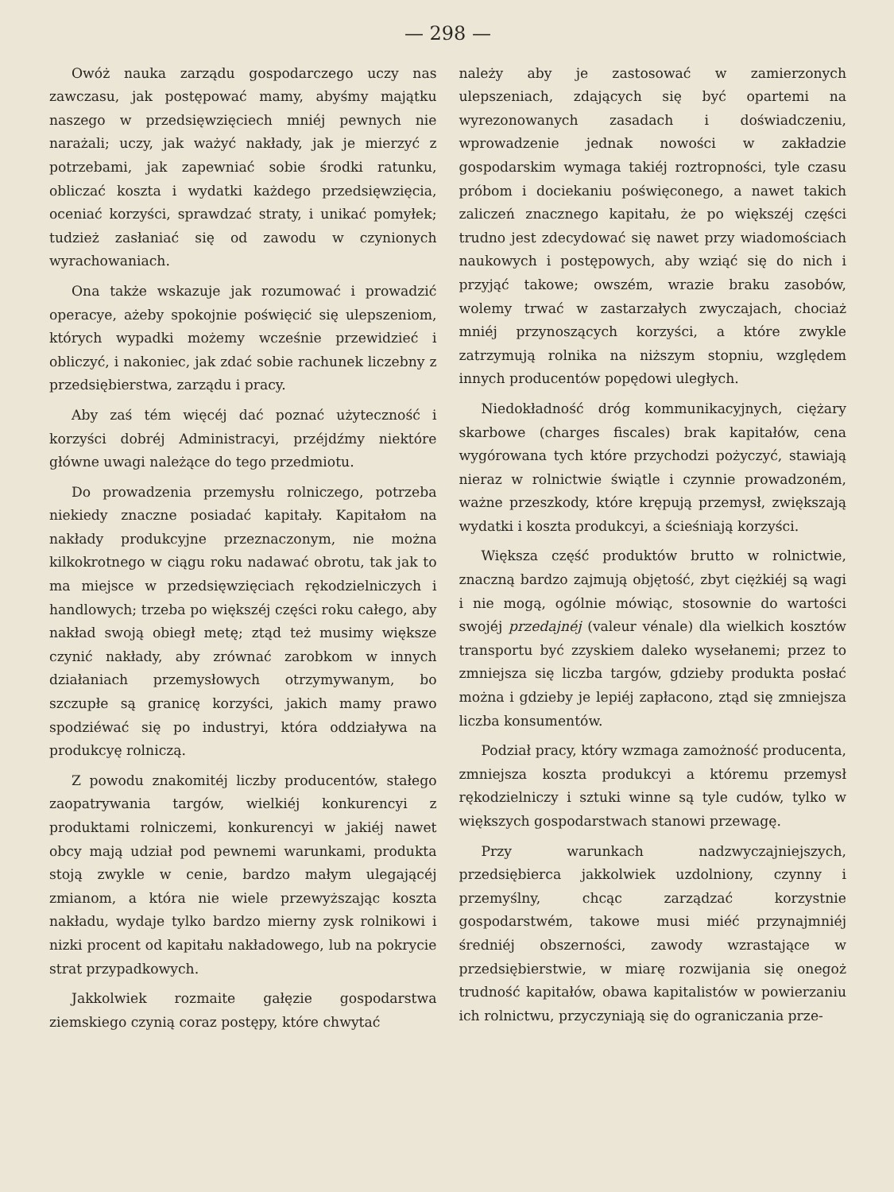— 298 —
Owóż nauka zarządu gospodarczego uczy nas zawczasu, jak postępować mamy, abyśmy majątku naszego w przedsięwzięciech mniéj pewnych nie narażali; uczy, jak ważyć nakłady, jak je mierzyć z potrzebami, jak zapewniać sobie środki ratunku, obliczać koszta i wydatki każdego przedsięwzięcia, oceniać korzyści, sprawdzać straty, i unikać pomyłek; tudzież zasłaniać się od zawodu w czynionych wyrachowaniach.
Ona także wskazuje jak rozumować i prowadzić operacye, ażeby spokojnie poświęcić się ulepszeniom, których wypadki możemy wcześnie przewidzieć i obliczyć, i nakoniec, jak zdać sobie rachunek liczebny z przedsiębierstwa, zarządu i pracy.
Aby zaś tém więcéj dać poznać użyteczność i korzyści dobréj Administracyi, przéjdźmy niektóre główne uwagi należące do tego przedmiotu.
Do prowadzenia przemysłu rolniczego, potrzeba niekiedy znaczne posiadać kapitały. Kapitałom na nakłady produkcyjne przeznaczonym, nie można kilkokrotnego w ciągu roku nadawać obrotu, tak jak to ma miejsce w przedsięwzięciach rękodzielniczych i handlowych; trzeba po większéj części roku całego, aby nakład swoją obiegł metę; ztąd też musimy większe czynić nakłady, aby zrównać zarobkom w innych działaniach przemysłowych otrzymywanym, bo szczupłe są granicę korzyści, jakich mamy prawo spodziéwać się po industryi, która oddziaływa na produkcyę rolniczą.
Z powodu znakomitéj liczby producentów, stałego zaopatrywania targów, wielkiéj konkurencyi z produktami rolniczemi, konkurencyi w jakiéj nawet obcy mają udział pod pewnemi warunkami, produkta stoją zwykle w cenie, bardzo małym ulegającéj zmianom, a która nie wiele przewyższając koszta nakładu, wydaje tylko bardzo mierny zysk rolnikowi i nizki procent od kapitału nakładowego, lub na pokrycie strat przypadkowych.
Jakkolwiek rozmaite gałęzie gospodarstwa ziemskiego czynią coraz postępy, które chwytać
należy aby je zastosować w zamierzonych ulepszeniach, zdających się być opartemi na wyrezonowanych zasadach i doświadczeniu, wprowadzenie jednak nowości w zakładzie gospodarskim wymaga takiéj roztropności, tyle czasu próbom i dociekaniu poświęconego, a nawet takich zaliczeń znacznego kapitału, że po większéj części trudno jest zdecydować się nawet przy wiadomościach naukowych i postępowych, aby wziąć się do nich i przyjąć takowe; owszém, wrazie braku zasobów, wolemy trwać w zastarzałych zwyczajach, chociaż mniéj przynoszących korzyści, a które zwykle zatrzymują rolnika na niższym stopniu, względem innych producentów popędowi uległych.
Niedokładność dróg kommunikacyjnych, ciężary skarbowe (charges fiscales) brak kapitałów, cena wygórowana tych które przychodzi pożyczyć, stawiają nieraz w rolnictwie świątle i czynnie prowadzoném, ważne przeszkody, które krępują przemysł, zwiększają wydatki i koszta produkcyi, a ścieśniają korzyści.
Większa część produktów brutto w rolnictwie, znaczną bardzo zajmują objętość, zbyt ciężkiéj są wagi i nie mogą, ogólnie mówiąc, stosownie do wartości swojéj przedajnéj (valeur vénale) dla wielkich kosztów transportu być zzyskiem daleko wysełanemi; przez to zmniejsza się liczba targów, gdzieby produkta posłać można i gdzieby je lepiéj zapłacono, ztąd się zmniejsza liczba konsumentów.
Podział pracy, który wzmaga zamożność producenta, zmniejsza koszta produkcyi a któremu przemysł rękodzielniczy i sztuki winne są tyle cudów, tylko w większych gospodarstwach stanowi przewagę.
Przy warunkach nadzwyczajniejszych, przedsiębierca jakkolwiek uzdolniony, czynny i przemyślny, chcąc zarządzać korzystnie gospodarstwém, takowe musi miéć przynajmniéj średniéj obszerności, zawody wzrastające w przedsiębierstwie, w miarę rozwijania się onegoż trudność kapitałów, obawa kapitalistów w powierzaniu ich rolnictwu, przyczyniają się do ograniczania prze-